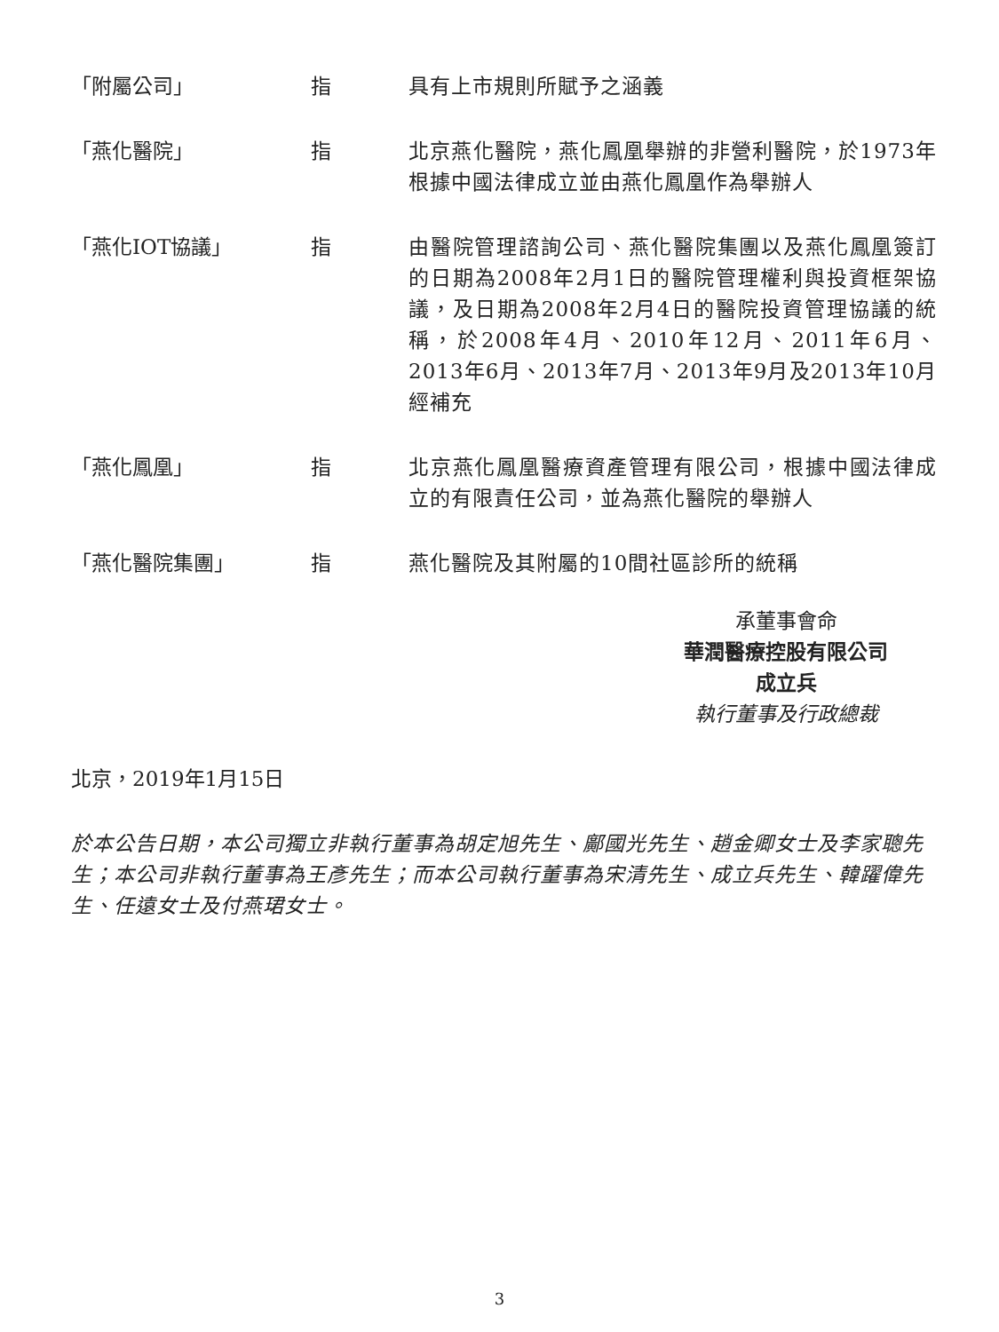| 「附屬公司」 | 指 | 具有上市規則所賦予之涵義 |
| 「燕化醫院」 | 指 | 北京燕化醫院，燕化鳳凰舉辦的非營利醫院，於1973年根據中國法律成立並由燕化鳳凰作為舉辦人 |
| 「燕化IOT協議」 | 指 | 由醫院管理諮詢公司、燕化醫院集團以及燕化鳳凰簽訂的日期為2008年2月1日的醫院管理權利與投資框架協議，及日期為2008年2月4日的醫院投資管理協議的統稱，於2008年4月、2010年12月、2011年6月、2013年6月、2013年7月、2013年9月及2013年10月經補充 |
| 「燕化鳳凰」 | 指 | 北京燕化鳳凰醫療資產管理有限公司，根據中國法律成立的有限責任公司，並為燕化醫院的舉辦人 |
| 「燕化醫院集團」 | 指 | 燕化醫院及其附屬的10間社區診所的統稱 |
承董事會命
華潤醫療控股有限公司
成立兵
執行董事及行政總裁
北京，2019年1月15日
於本公告日期，本公司獨立非執行董事為胡定旭先生、鄺國光先生、趙金卿女士及李家聰先生；本公司非執行董事為王彥先生；而本公司執行董事為宋清先生、成立兵先生、韓躍偉先生、任遠女士及付燕珺女士。
3